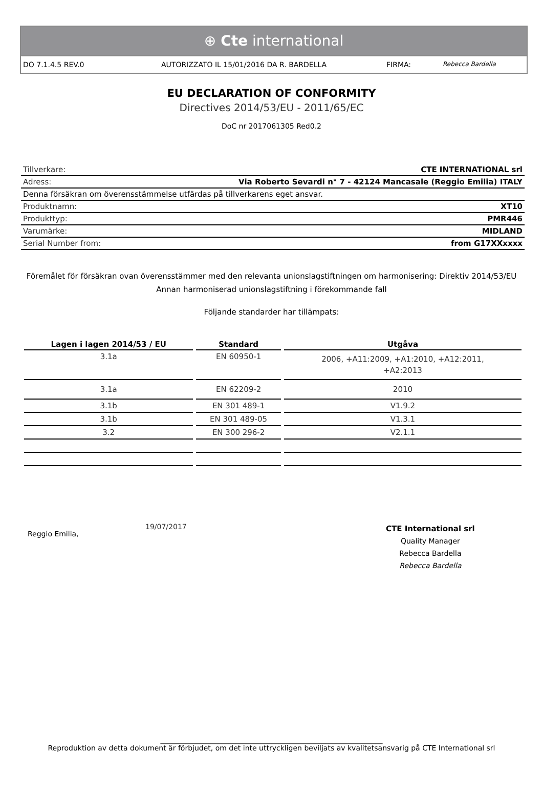⊕ Cte international
DO 7.1.4.5 REV.0 AUTORIZZATO IL 15/01/2016 DA R. BARDELLA FIRMA: Rebecca Bardella
EU DECLARATION OF CONFORMITY
Directives 2014/53/EU - 2011/65/EC
DoC nr 2017061305 Red0.2
| Tillverkare: | CTE INTERNATIONAL srl |
| Adress: | Via Roberto Sevardi n° 7 - 42124 Mancasale (Reggio Emilia) ITALY |
| Denna försäkran om överensstämmelse utfärdas på tillverkarens eget ansvar. | |
| Produktnamn: | XT10 |
| Produkttyp: | PMR446 |
| Varumärke: | MIDLAND |
| Serial Number from: | from G17XXxxxx |
Föremålet för försäkran ovan överensstämmer med den relevanta unionslagstiftningen om harmonisering: Direktiv 2014/53/EU
Annan harmoniserad unionslagstiftning i förekommande fall
Följande standarder har tillämpats:
| Lagen i lagen 2014/53 / EU | Standard | Utgåva |
| --- | --- | --- |
| 3.1a | EN 60950-1 | 2006, +A11:2009, +A1:2010, +A12:2011, +A2:2013 |
| 3.1a | EN 62209-2 | 2010 |
| 3.1b | EN 301 489-1 | V1.9.2 |
| 3.1b | EN 301 489-05 | V1.3.1 |
| 3.2 | EN 300 296-2 | V2.1.1 |
Reggio Emilia,
19/07/2017
CTE International srl
Quality Manager
Rebecca Bardella
Rebecca Bardella
______________________________________________________________
Reproduktion av detta dokument är förbjudet, om det inte uttryckligen beviljats av kvalitetsansvarig på CTE International srl